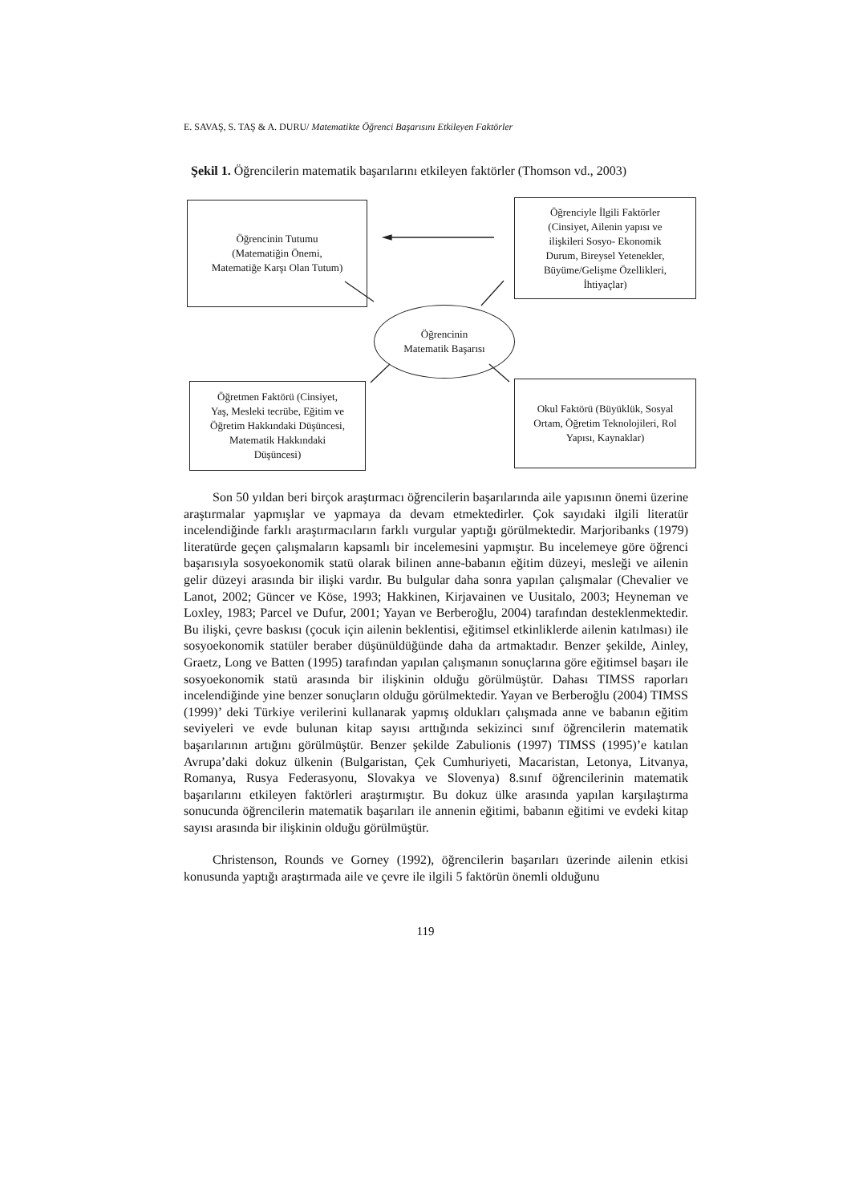E. SAVAŞ, S. TAŞ & A. DURU/ Matematikte Öğrenci Başarısını Etkileyen Faktörler
Şekil 1. Öğrencilerin matematik başarılarını etkileyen faktörler (Thomson vd., 2003)
Öğrencinin Tutumu
(Matematiğin Önemi,
Matematiğe Karşı Olan Tutum)
Öğrenciyle İlgili Faktörler
(Cinsiyet, Ailenin yapısı ve
ilişkileri Sosyo- Ekonomik
Durum, Bireysel Yetenekler,
Büyüme/Gelişme Özellikleri,
İhtiyaçlar)
Öğrencinin
Matematik Başarısı
Öğretmen Faktörü (Cinsiyet,
Yaş, Mesleki tecrübe, Eğitim ve
Öğretim Hakkındaki Düşüncesi,
Matematik Hakkındaki
Düşüncesi)
Okul Faktörü (Büyüklük, Sosyal
Ortam, Öğretim Teknolojileri, Rol
Yapısı, Kaynaklar)
Son 50 yıldan beri birçok araştırmacı öğrencilerin başarılarında aile yapısının önemi üzerine araştırmalar yapmışlar ve yapmaya da devam etmektedirler. Çok sayıdaki ilgili literatür incelendiğinde farklı araştırmacıların farklı vurgular yaptığı görülmektedir. Marjoribanks (1979) literatürde geçen çalışmaların kapsamlı bir incelemesini yapmıştır. Bu incelemeye göre öğrenci başarısıyla sosyoekonomik statü olarak bilinen anne-babanın eğitim düzeyi, mesleği ve ailenin gelir düzeyi arasında bir ilişki vardır. Bu bulgular daha sonra yapılan çalışmalar (Chevalier ve Lanot, 2002; Güncer ve Köse, 1993; Hakkinen, Kirjavainen ve Uusitalo, 2003; Heyneman ve Loxley, 1983; Parcel ve Dufur, 2001; Yayan ve Berberoğlu, 2004) tarafından desteklenmektedir. Bu ilişki, çevre baskısı (çocuk için ailenin beklentisi, eğitimsel etkinliklerde ailenin katılması) ile sosyoekonomik statüler beraber düşünüldüğünde daha da artmaktadır. Benzer şekilde, Ainley, Graetz, Long ve Batten (1995) tarafından yapılan çalışmanın sonuçlarına göre eğitimsel başarı ile sosyoekonomik statü arasında bir ilişkinin olduğu görülmüştür. Dahası TIMSS raporları incelendiğinde yine benzer sonuçların olduğu görülmektedir. Yayan ve Berberoğlu (2004) TIMSS (1999)’ deki Türkiye verilerini kullanarak yapmış oldukları çalışmada anne ve babanın eğitim seviyeleri ve evde bulunan kitap sayısı arttığında sekizinci sınıf öğrencilerin matematik başarılarının artığını görülmüştür. Benzer şekilde Zabulionis (1997) TIMSS (1995)’e katılan Avrupa’daki dokuz ülkenin (Bulgaristan, Çek Cumhuriyeti, Macaristan, Letonya, Litvanya, Romanya, Rusya Federasyonu, Slovakya ve Slovenya) 8.sınıf öğrencilerinin matematik başarılarını etkileyen faktörleri araştırmıştır. Bu dokuz ülke arasında yapılan karşılaştırma sonucunda öğrencilerin matematik başarıları ile annenin eğitimi, babanın eğitimi ve evdeki kitap sayısı arasında bir ilişkinin olduğu görülmüştür.
Christenson, Rounds ve Gorney (1992), öğrencilerin başarıları üzerinde ailenin etkisi konusunda yaptığı araştırmada aile ve çevre ile ilgili 5 faktörün önemli olduğunu
119